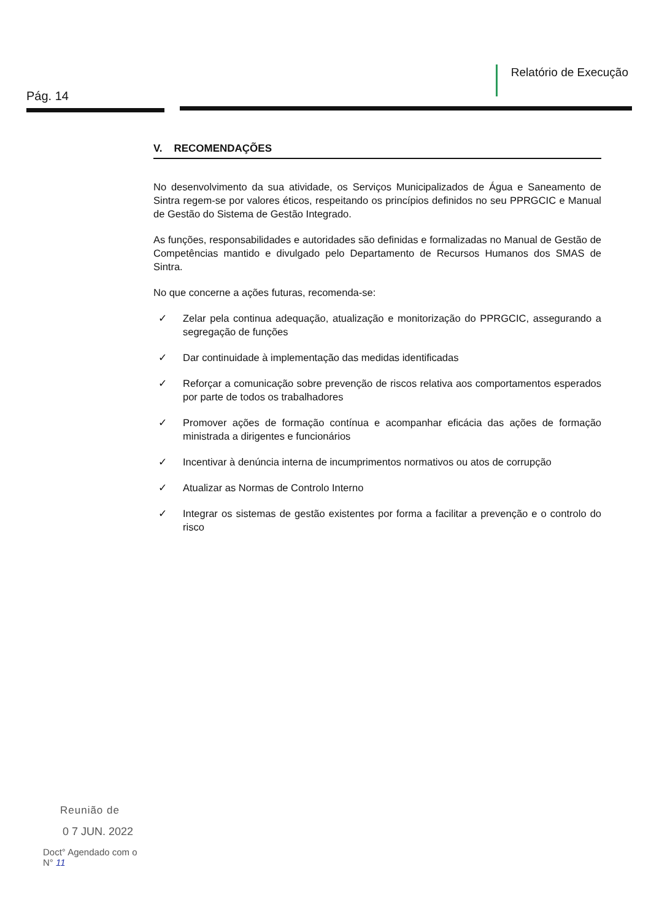Pág. 14
Relatório de Execução
V. RECOMENDAÇÕES
No desenvolvimento da sua atividade, os Serviços Municipalizados de Água e Saneamento de Sintra regem-se por valores éticos, respeitando os princípios definidos no seu PPRGCIC e Manual de Gestão do Sistema de Gestão Integrado.
As funções, responsabilidades e autoridades são definidas e formalizadas no Manual de Gestão de Competências mantido e divulgado pelo Departamento de Recursos Humanos dos SMAS de Sintra.
No que concerne a ações futuras, recomenda-se:
✓ Zelar pela continua adequação, atualização e monitorização do PPRGCIC, assegurando a segregação de funções
✓ Dar continuidade à implementação das medidas identificadas
✓ Reforçar a comunicação sobre prevenção de riscos relativa aos comportamentos esperados por parte de todos os trabalhadores
✓ Promover ações de formação contínua e acompanhar eficácia das ações de formação ministrada a dirigentes e funcionários
✓ Incentivar à denúncia interna de incumprimentos normativos ou atos de corrupção
✓ Atualizar as Normas de Controlo Interno
✓ Integrar os sistemas de gestão existentes por forma a facilitar a prevenção e o controlo do risco
Reunião de
0 7 JUN. 2022
Doct° Agendado com o
N° 11